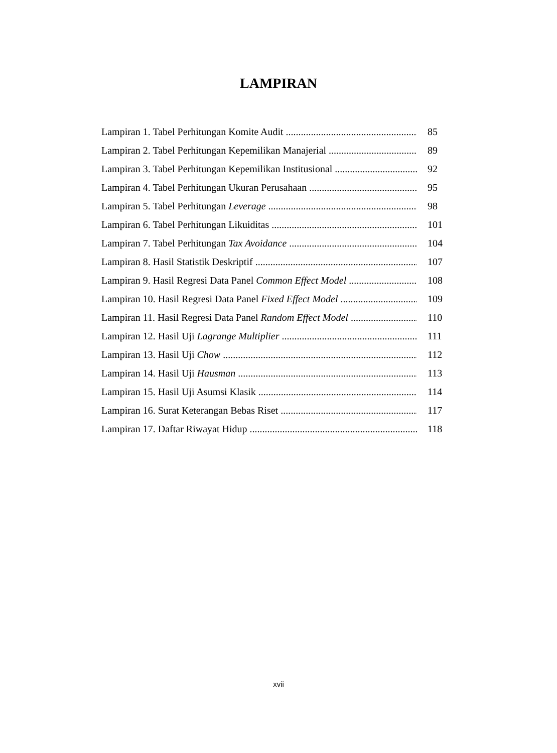LAMPIRAN
Lampiran 1. Tabel Perhitungan Komite Audit 85
Lampiran 2. Tabel Perhitungan Kepemilikan Manajerial 89
Lampiran 3. Tabel Perhitungan Kepemilikan Institusional 92
Lampiran 4. Tabel Perhitungan Ukuran Perusahaan 95
Lampiran 5. Tabel Perhitungan Leverage 98
Lampiran 6. Tabel Perhitungan Likuiditas 101
Lampiran 7. Tabel Perhitungan Tax Avoidance 104
Lampiran 8. Hasil Statistik Deskriptif 107
Lampiran 9. Hasil Regresi Data Panel Common Effect Model 108
Lampiran 10. Hasil Regresi Data Panel Fixed Effect Model 109
Lampiran 11. Hasil Regresi Data Panel Random Effect Model 110
Lampiran 12. Hasil Uji Lagrange Multiplier 111
Lampiran 13. Hasil Uji Chow 112
Lampiran 14. Hasil Uji Hausman 113
Lampiran 15. Hasil Uji Asumsi Klasik 114
Lampiran 16. Surat Keterangan Bebas Riset 117
Lampiran 17. Daftar Riwayat Hidup 118
xvii